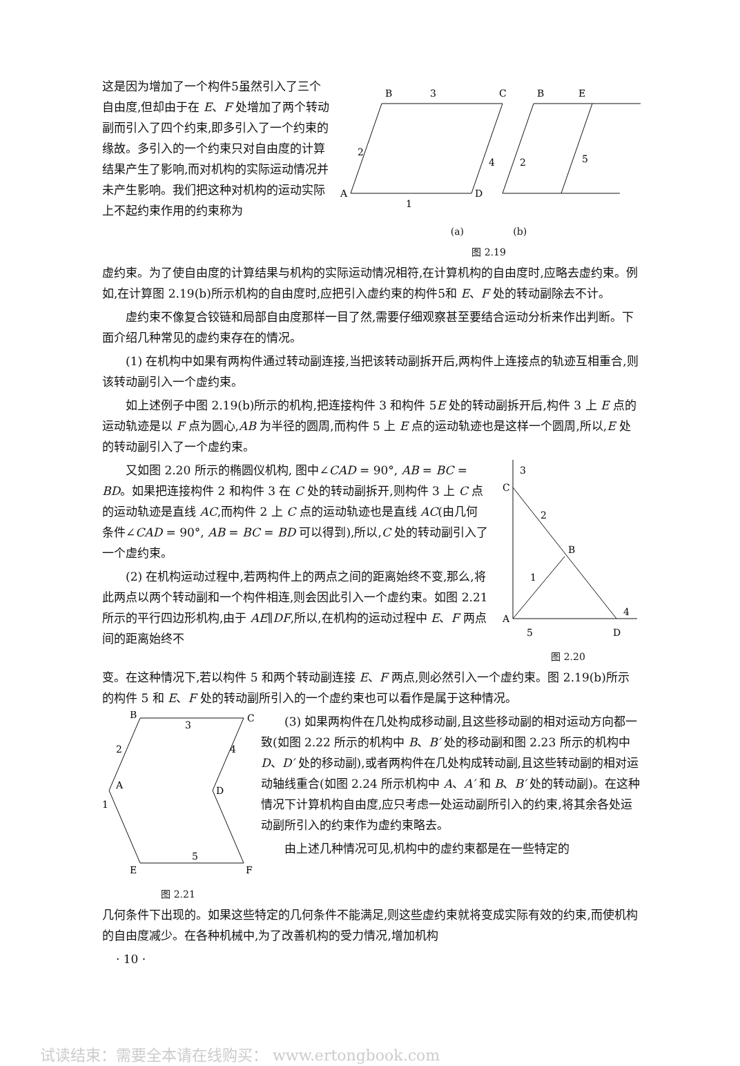这是因为增加了一个构件5虽然引入了三个自由度,但却由于在 E、F 处增加了两个转动副而引入了四个约束,即多引入了一个约束的缘故。多引入的一个约束只对自由度的计算结果产生了影响,而对机构的实际运动情况并未产生影响。我们把这种对机构的运动实际上不起约束作用的约束称为
B
3
C
2
4
A
D
1
B
E
2
5
(a) (b)
图 2.19
虚约束。为了使自由度的计算结果与机构的实际运动情况相符,在计算机构的自由度时,应略去虚约束。例如,在计算图 2.19(b)所示机构的自由度时,应把引入虚约束的构件5和 E、F 处的转动副除去不计。
虚约束不像复合铰链和局部自由度那样一目了然,需要仔细观察甚至要结合运动分析来作出判断。下面介绍几种常见的虚约束存在的情况。
(1) 在机构中如果有两构件通过转动副连接,当把该转动副拆开后,两构件上连接点的轨迹互相重合,则该转动副引入一个虚约束。
如上述例子中图 2.19(b)所示的机构,把连接构件 3 和构件 5E 处的转动副拆开后,构件 3 上 E 点的运动轨迹是以 F 点为圆心,AB 为半径的圆周,而构件 5 上 E 点的运动轨迹也是这样一个圆周,所以,E 处的转动副引入了一个虚约束。
又如图 2.20 所示的椭圆仪机构, 图中∠CAD = 90°, AB = BC = BD。如果把连接构件 2 和构件 3 在 C 处的转动副拆开,则构件 3 上 C 点的运动轨迹是直线 AC,而构件 2 上 C 点的运动轨迹也是直线 AC(由几何条件∠CAD = 90°, AB = BC = BD 可以得到),所以,C 处的转动副引入了一个虚约束。
(2) 在机构运动过程中,若两构件上的两点之间的距离始终不变,那么,将此两点以两个转动副和一个构件相连,则会因此引入一个虚约束。如图 2.21 所示的平行四边形机构,由于 AE∥DF,所以,在机构的运动过程中 E、F 两点间的距离始终不
3
C
2
B
1
A
5
4
D
图 2.20
变。在这种情况下,若以构件 5 和两个转动副连接 E、F 两点,则必然引入一个虚约束。图 2.19(b)所示的构件 5 和 E、F 处的转动副所引入的一个虚约束也可以看作是属于这种情况。
B
3
C
2
4
A
D
1
5
E
F
图 2.21
(3) 如果两构件在几处构成移动副,且这些移动副的相对运动方向都一致(如图 2.22 所示的机构中 B、B′ 处的移动副和图 2.23 所示的机构中 D、D′ 处的移动副),或者两构件在几处构成转动副,且这些转动副的相对运动轴线重合(如图 2.24 所示机构中 A、A′ 和 B、B′ 处的转动副)。在这种情况下计算机构自由度,应只考虑一处运动副所引入的约束,将其余各处运动副所引入的约束作为虚约束略去。
由上述几种情况可见,机构中的虚约束都是在一些特定的
几何条件下出现的。如果这些特定的几何条件不能满足,则这些虚约束就将变成实际有效的约束,而使机构的自由度减少。在各种机械中,为了改善机构的受力情况,增加机构
· 10 ·
试读结束：需要全本请在线购买： www.ertongbook.com